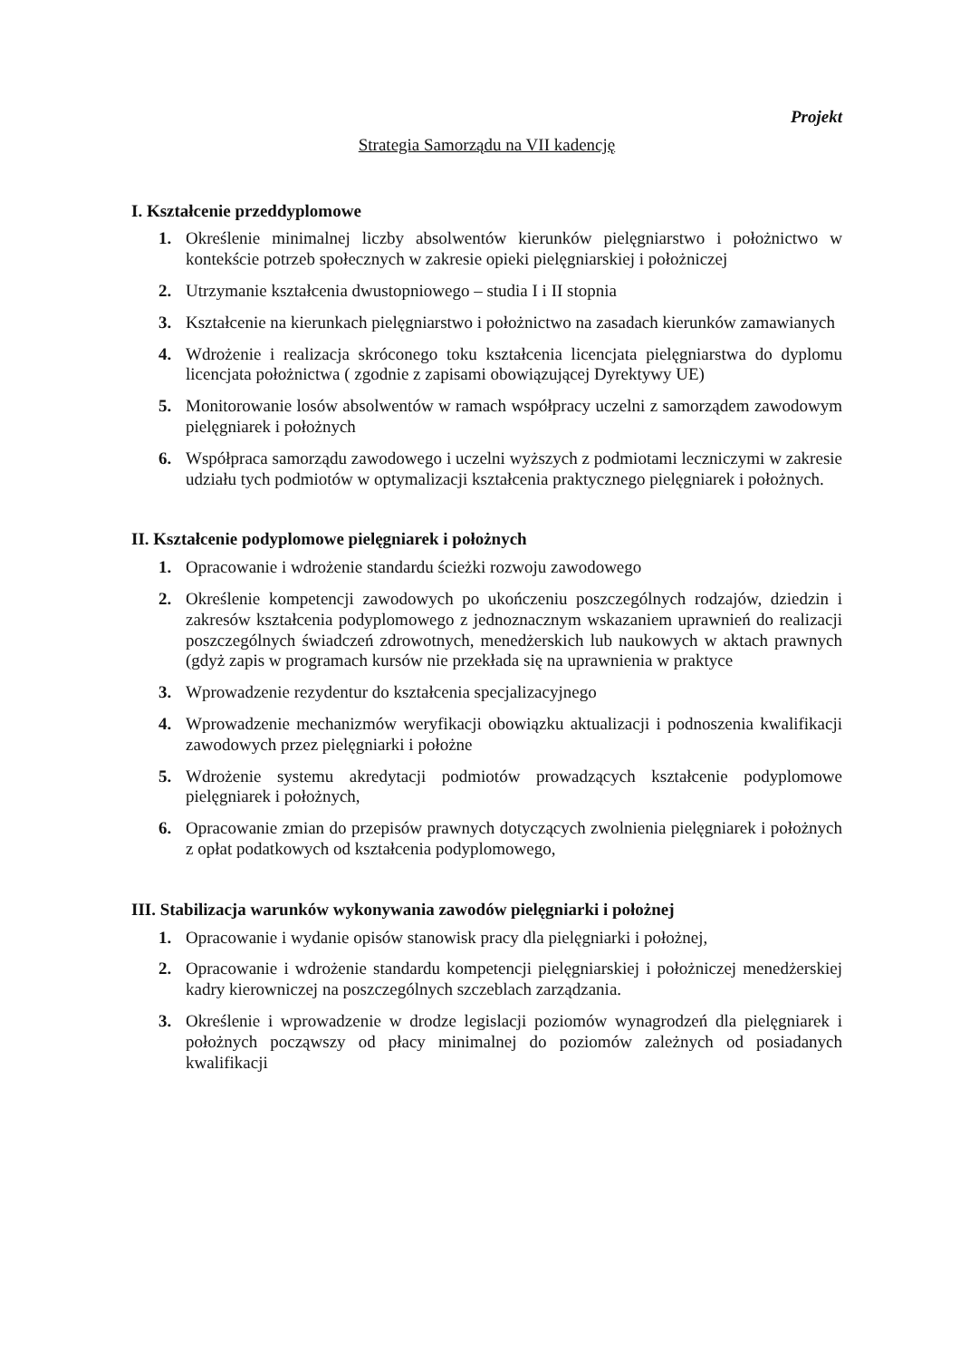Projekt
Strategia Samorządu na VII kadencję
I. Kształcenie przeddyplomowe
1. Określenie minimalnej liczby absolwentów kierunków pielęgniarstwo i położnictwo w kontekście potrzeb społecznych w zakresie opieki pielęgniarskiej i położniczej
2. Utrzymanie kształcenia dwustopniowego – studia I i II stopnia
3. Kształcenie na kierunkach pielęgniarstwo i położnictwo na zasadach kierunków zamawianych
4. Wdrożenie i realizacja skróconego toku kształcenia licencjata pielęgniarstwa do dyplomu licencjata położnictwa ( zgodnie z zapisami obowiązującej Dyrektywy UE)
5. Monitorowanie losów absolwentów w ramach współpracy uczelni z samorządem zawodowym pielęgniarek i położnych
6. Współpraca samorządu zawodowego i uczelni wyższych z podmiotami leczniczymi w zakresie udziału tych podmiotów w optymalizacji kształcenia praktycznego pielęgniarek i położnych.
II. Kształcenie podyplomowe pielęgniarek i położnych
1. Opracowanie i wdrożenie standardu ścieżki rozwoju zawodowego
2. Określenie kompetencji zawodowych po ukończeniu poszczególnych rodzajów, dziedzin i zakresów kształcenia podyplomowego z jednoznacznym wskazaniem uprawnień do realizacji poszczególnych świadczeń zdrowotnych, menedżerskich lub naukowych w aktach prawnych (gdyż zapis w programach kursów nie przekłada się na uprawnienia w praktyce
3. Wprowadzenie rezydentur do kształcenia specjalizacyjnego
4. Wprowadzenie mechanizmów weryfikacji obowiązku aktualizacji i podnoszenia kwalifikacji zawodowych przez pielęgniarki i położne
5. Wdrożenie systemu akredytacji podmiotów prowadzących kształcenie podyplomowe pielęgniarek i położnych,
6. Opracowanie zmian do przepisów prawnych dotyczących zwolnienia pielęgniarek i położnych z opłat podatkowych od kształcenia podyplomowego,
III. Stabilizacja warunków wykonywania zawodów pielęgniarki i położnej
1. Opracowanie i wydanie opisów stanowisk pracy dla pielęgniarki i położnej,
2. Opracowanie i wdrożenie standardu kompetencji pielęgniarskiej i położniczej menedżerskiej kadry kierowniczej na poszczególnych szczeblach zarządzania.
3. Określenie i wprowadzenie w drodze legislacji poziomów wynagrodzeń dla pielęgniarek i położnych począwszy od płacy minimalnej do poziomów zależnych od posiadanych kwalifikacji